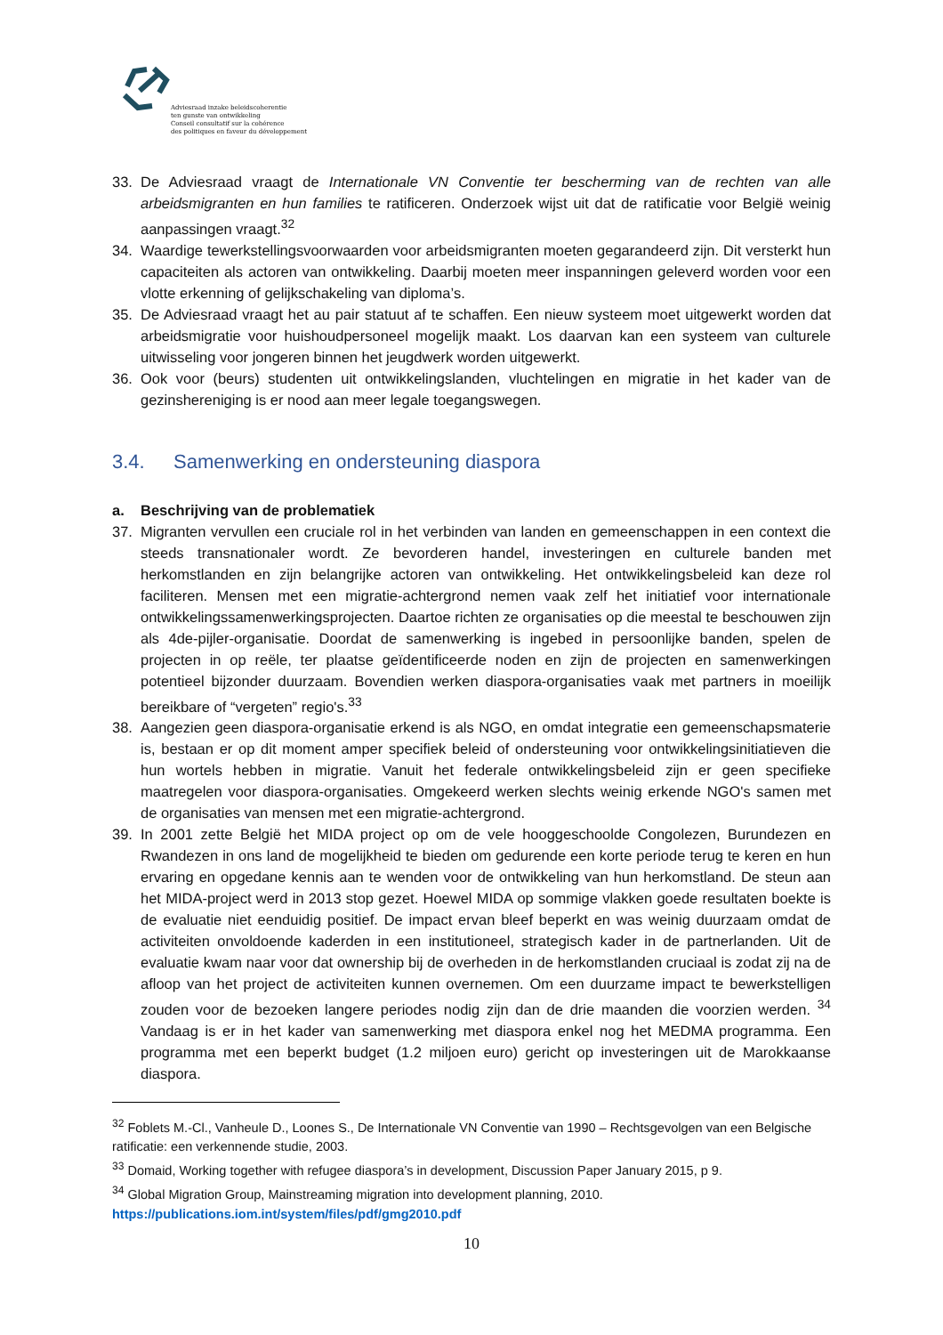Adviesraad inzake beleidscoherentie
ten gunste van ontwikkeling
Conseil consultatif sur la cohérence
des politiques en faveur du développement
33. De Adviesraad vraagt de Internationale VN Conventie ter bescherming van de rechten van alle arbeidsmigranten en hun families te ratificeren. Onderzoek wijst uit dat de ratificatie voor België weinig aanpassingen vraagt.<sup>32</sup>
34. Waardige tewerkstellingsvoorwaarden voor arbeidsmigranten moeten gegarandeerd zijn. Dit versterkt hun capaciteiten als actoren van ontwikkeling. Daarbij moeten meer inspanningen geleverd worden voor een vlotte erkenning of gelijkschakeling van diploma’s.
35. De Adviesraad vraagt het au pair statuut af te schaffen. Een nieuw systeem moet uitgewerkt worden dat arbeidsmigratie voor huishoudpersoneel mogelijk maakt. Los daarvan kan een systeem van culturele uitwisseling voor jongeren binnen het jeugdwerk worden uitgewerkt.
36. Ook voor (beurs) studenten uit ontwikkelingslanden, vluchtelingen en migratie in het kader van de gezinshereniging is er nood aan meer legale toegangswegen.
3.4. Samenwerking en ondersteuning diaspora
a. Beschrijving van de problematiek
37. Migranten vervullen een cruciale rol in het verbinden van landen en gemeenschappen in een context die steeds transnationaler wordt. Ze bevorderen handel, investeringen en culturele banden met herkomstlanden en zijn belangrijke actoren van ontwikkeling. Het ontwikkelingsbeleid kan deze rol faciliteren. Mensen met een migratie-achtergrond nemen vaak zelf het initiatief voor internationale ontwikkelingssamenwerkingsprojecten. Daartoe richten ze organisaties op die meestal te beschouwen zijn als 4de-pijler-organisatie. Doordat de samenwerking is ingebed in persoonlijke banden, spelen de projecten in op reële, ter plaatse geïdentificeerde noden en zijn de projecten en samenwerkingen potentieel bijzonder duurzaam. Bovendien werken diaspora-organisaties vaak met partners in moeilijk bereikbare of “vergeten” regio's.<sup>33</sup>
38. Aangezien geen diaspora-organisatie erkend is als NGO, en omdat integratie een gemeenschapsmaterie is, bestaan er op dit moment amper specifiek beleid of ondersteuning voor ontwikkelingsinitiatieven die hun wortels hebben in migratie. Vanuit het federale ontwikkelingsbeleid zijn er geen specifieke maatregelen voor diaspora-organisaties. Omgekeerd werken slechts weinig erkende NGO's samen met de organisaties van mensen met een migratie-achtergrond.
39. In 2001 zette België het MIDA project op om de vele hooggeschoolde Congolezen, Burundezen en Rwandezen in ons land de mogelijkheid te bieden om gedurende een korte periode terug te keren en hun ervaring en opgedane kennis aan te wenden voor de ontwikkeling van hun herkomstland. De steun aan het MIDA-project werd in 2013 stop gezet. Hoewel MIDA op sommige vlakken goede resultaten boekte is de evaluatie niet eenduidig positief. De impact ervan bleef beperkt en was weinig duurzaam omdat de activiteiten onvoldoende kaderden in een institutioneel, strategisch kader in de partnerlanden. Uit de evaluatie kwam naar voor dat ownership bij de overheden in de herkomstlanden cruciaal is zodat zij na de afloop van het project de activiteiten kunnen overnemen. Om een duurzame impact te bewerkstelligen zouden voor de bezoeken langere periodes nodig zijn dan de drie maanden die voorzien werden. <sup>34</sup> Vandaag is er in het kader van samenwerking met diaspora enkel nog het MEDMA programma. Een programma met een beperkt budget (1.2 miljoen euro) gericht op investeringen uit de Marokkaanse diaspora.
<sup>32</sup> Foblets M.-Cl., Vanheule D., Loones S., De Internationale VN Conventie van 1990 – Rechtsgevolgen van een Belgische ratificatie: een verkennende studie, 2003.
<sup>33</sup> Domaid, Working together with refugee diaspora’s in development, Discussion Paper January 2015, p 9.
<sup>34</sup> Global Migration Group, Mainstreaming migration into development planning, 2010.
https://publications.iom.int/system/files/pdf/gmg2010.pdf
10